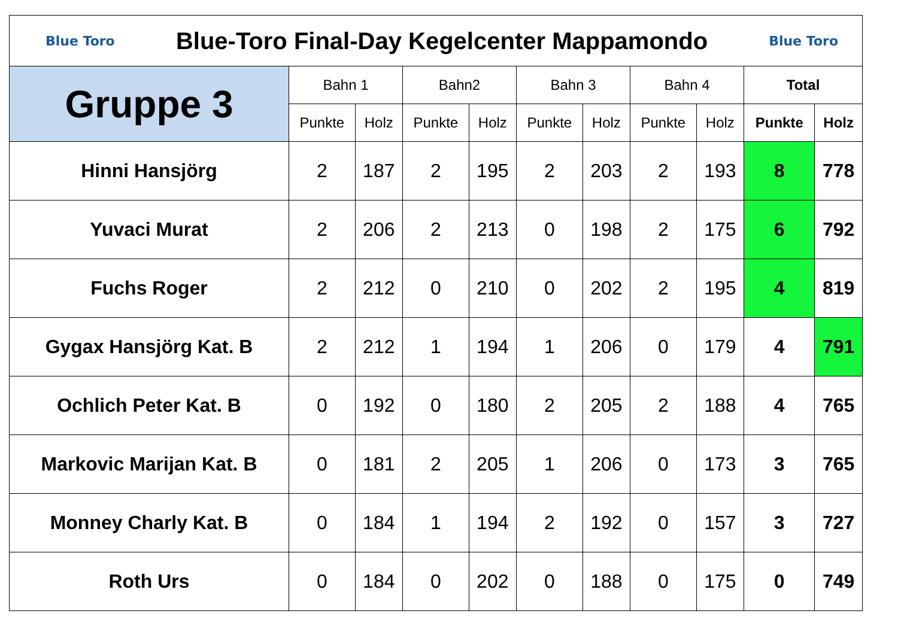| Blue Toro Blue-Toro Final-Day Kegelcenter Mappamondo Blue Toro | | | | | | | | | | |
| Gruppe 3 | Bahn 1 | | Bahn2 | | Bahn 3 | | Bahn 4 | | Total | |
| | Punkte | Holz | Punkte | Holz | Punkte | Holz | Punkte | Holz | Punkte | Holz |
| Hinni Hansjörg | 2 | 187 | 2 | 195 | 2 | 203 | 2 | 193 | 8 | 778 |
| Yuvaci Murat | 2 | 206 | 2 | 213 | 0 | 198 | 2 | 175 | 6 | 792 |
| Fuchs Roger | 2 | 212 | 0 | 210 | 0 | 202 | 2 | 195 | 4 | 819 |
| Gygax Hansjörg Kat. B | 2 | 212 | 1 | 194 | 1 | 206 | 0 | 179 | 4 | 791 |
| Ochlich Peter Kat. B | 0 | 192 | 0 | 180 | 2 | 205 | 2 | 188 | 4 | 765 |
| Markovic Marijan Kat. B | 0 | 181 | 2 | 205 | 1 | 206 | 0 | 173 | 3 | 765 |
| Monney Charly Kat. B | 0 | 184 | 1 | 194 | 2 | 192 | 0 | 157 | 3 | 727 |
| Roth Urs | 0 | 184 | 0 | 202 | 0 | 188 | 0 | 175 | 0 | 749 |